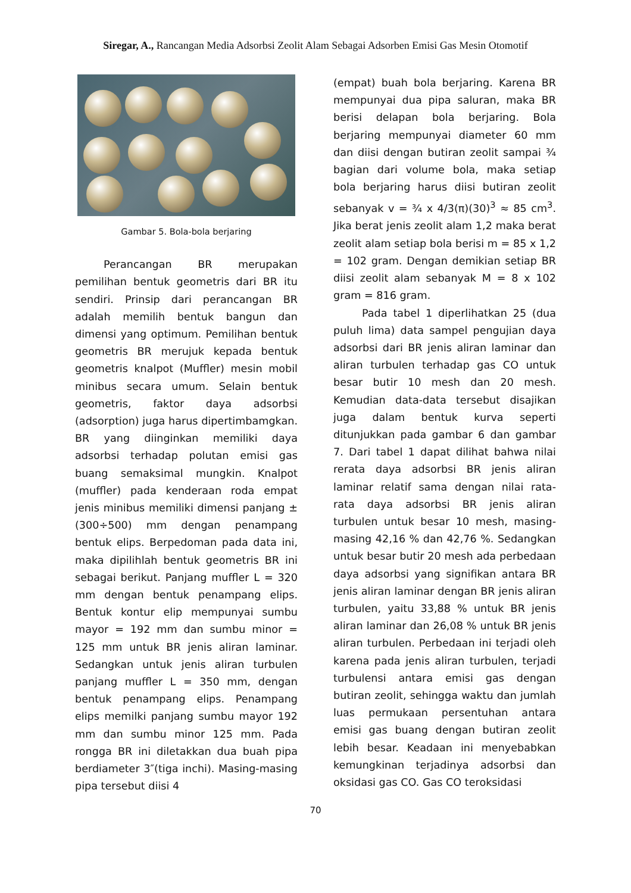Siregar, A., Rancangan Media Adsorbsi Zeolit Alam Sebagai Adsorben Emisi Gas Mesin Otomotif
Gambar 5. Bola-bola berjaring
Perancangan BR merupakan pemilihan bentuk geometris dari BR itu sendiri. Prinsip dari perancangan BR adalah memilih bentuk bangun dan dimensi yang optimum. Pemilihan bentuk geometris BR merujuk kepada bentuk geometris knalpot (Muffler) mesin mobil minibus secara umum. Selain bentuk geometris, faktor daya adsorbsi (adsorption) juga harus dipertimbamgkan. BR yang diinginkan memiliki daya adsorbsi terhadap polutan emisi gas buang semaksimal mungkin. Knalpot (muffler) pada kenderaan roda empat jenis minibus memiliki dimensi panjang ± (300÷500) mm dengan penampang bentuk elips. Berpedoman pada data ini, maka dipilihlah bentuk geometris BR ini sebagai berikut. Panjang muffler L = 320 mm dengan bentuk penampang elips. Bentuk kontur elip mempunyai sumbu mayor = 192 mm dan sumbu minor = 125 mm untuk BR jenis aliran laminar. Sedangkan untuk jenis aliran turbulen panjang muffler L = 350 mm, dengan bentuk penampang elips. Penampang elips memilki panjang sumbu mayor 192 mm dan sumbu minor 125 mm. Pada rongga BR ini diletakkan dua buah pipa berdiameter 3″(tiga inchi). Masing-masing pipa tersebut diisi 4
(empat) buah bola berjaring. Karena BR mempunyai dua pipa saluran, maka BR berisi delapan bola berjaring. Bola berjaring mempunyai diameter 60 mm dan diisi dengan butiran zeolit sampai ¾ bagian dari volume bola, maka setiap bola berjaring harus diisi butiran zeolit sebanyak v = ¾ x 4/3(π)(30)<sup>3</sup> ≈ 85 cm<sup>3</sup>. Jika berat jenis zeolit alam 1,2 maka berat zeolit alam setiap bola berisi m = 85 x 1,2 = 102 gram. Dengan demikian setiap BR diisi zeolit alam sebanyak M = 8 x 102 gram = 816 gram.
Pada tabel 1 diperlihatkan 25 (dua puluh lima) data sampel pengujian daya adsorbsi dari BR jenis aliran laminar dan aliran turbulen terhadap gas CO untuk besar butir 10 mesh dan 20 mesh. Kemudian data-data tersebut disajikan juga dalam bentuk kurva seperti ditunjukkan pada gambar 6 dan gambar 7. Dari tabel 1 dapat dilihat bahwa nilai rerata daya adsorbsi BR jenis aliran laminar relatif sama dengan nilai rata-rata daya adsorbsi BR jenis aliran turbulen untuk besar 10 mesh, masing-masing 42,16 % dan 42,76 %. Sedangkan untuk besar butir 20 mesh ada perbedaan daya adsorbsi yang signifikan antara BR jenis aliran laminar dengan BR jenis aliran turbulen, yaitu 33,88 % untuk BR jenis aliran laminar dan 26,08 % untuk BR jenis aliran turbulen. Perbedaan ini terjadi oleh karena pada jenis aliran turbulen, terjadi turbulensi antara emisi gas dengan butiran zeolit, sehingga waktu dan jumlah luas permukaan persentuhan antara emisi gas buang dengan butiran zeolit lebih besar. Keadaan ini menyebabkan kemungkinan terjadinya adsorbsi dan oksidasi gas CO. Gas CO teroksidasi
70